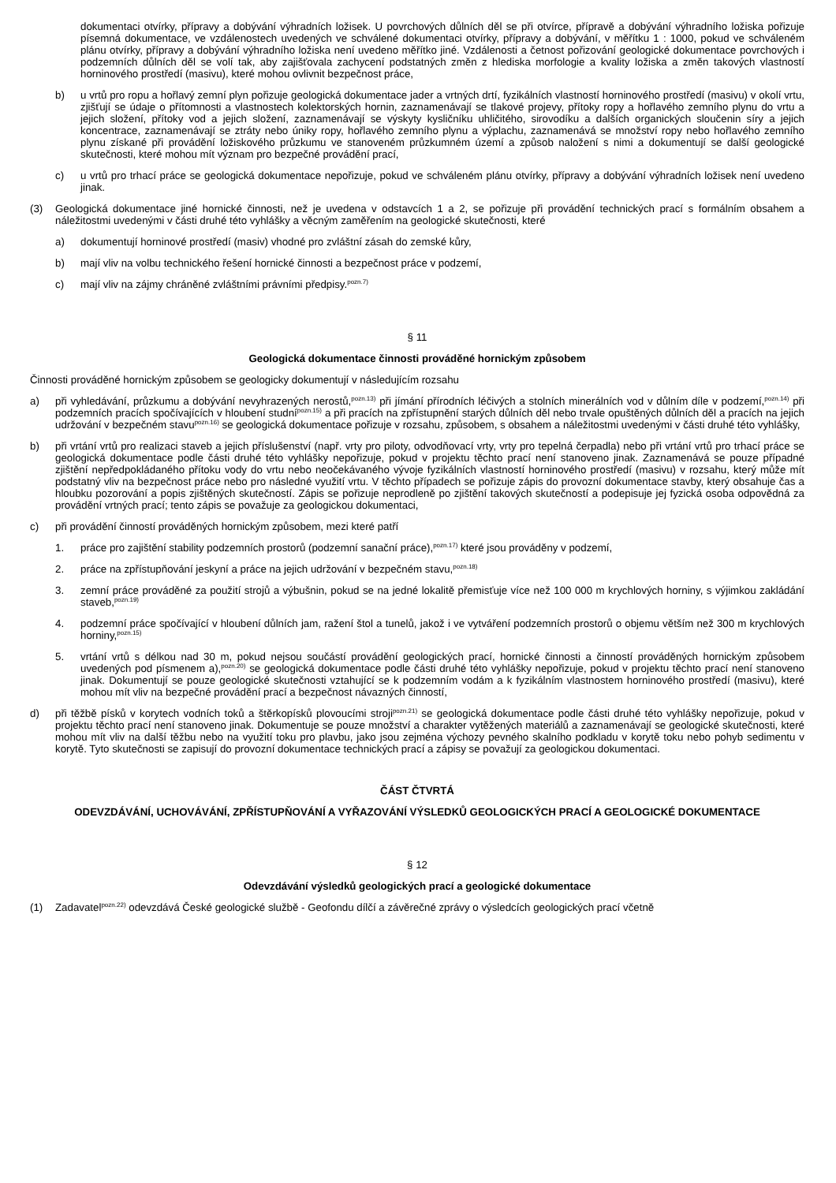dokumentaci otvírky, přípravy a dobývání výhradních ložisek. U povrchových důlních děl se při otvírce, přípravě a dobývání výhradního ložiska pořizuje písemná dokumentace, ve vzdálenostech uvedených ve schválené dokumentaci otvírky, přípravy a dobývání, v měřítku 1 : 1000, pokud ve schváleném plánu otvírky, přípravy a dobývání výhradního ložiska není uvedeno měřítko jiné. Vzdálenosti a četnost pořizování geologické dokumentace povrchových i podzemních důlních děl se volí tak, aby zajišťovala zachycení podstatných změn z hlediska morfologie a kvality ložiska a změn takových vlastností horninového prostředí (masivu), které mohou ovlivnit bezpečnost práce,
b) u vrtů pro ropu a hořlavý zemní plyn pořizuje geologická dokumentace jader a vrtných drtí, fyzikálních vlastností horninového prostředí (masivu) v okolí vrtu, zjišťují se údaje o přítomnosti a vlastnostech kolektorských hornin, zaznamenávají se tlakové projevy, přítoky ropy a hořlavého zemního plynu do vrtu a jejich složení, přítoky vod a jejich složení, zaznamenávají se výskyty kysličníku uhličitého, sirovodíku a dalších organických sloučenin síry a jejich koncentrace, zaznamenávají se ztráty nebo úniky ropy, hořlavého zemního plynu a výplachu, zaznamenává se množství ropy nebo hořlavého zemního plynu získané při provádění ložiskového průzkumu ve stanoveném průzkumném území a způsob naložení s nimi a dokumentují se další geologické skutečnosti, které mohou mít význam pro bezpečné provádění prací,
c) u vrtů pro trhací práce se geologická dokumentace nepořizuje, pokud ve schváleném plánu otvírky, přípravy a dobývání výhradních ložisek není uvedeno jinak.
(3) Geologická dokumentace jiné hornické činnosti, než je uvedena v odstavcích 1 a 2, se pořizuje při provádění technických prací s formálním obsahem a náležitostmi uvedenými v části druhé této vyhlášky a věcným zaměřením na geologické skutečnosti, které
a) dokumentují horninové prostředí (masiv) vhodné pro zvláštní zásah do zemské kůry,
b) mají vliv na volbu technického řešení hornické činnosti a bezpečnost práce v podzemí,
c) mají vliv na zájmy chráněné zvláštními právními předpisy.<sup>pozn.7)</sup>
§ 11
Geologická dokumentace činnosti prováděné hornickým způsobem
Činnosti prováděné hornickým způsobem se geologicky dokumentují v následujícím rozsahu
a) při vyhledávání, průzkumu a dobývání nevyhrazených nerostů,<sup>pozn.13)</sup> při jímání přírodních léčivých a stolních minerálních vod v důlním díle v podzemí,<sup>pozn.14)</sup> při podzemních pracích spočívajících v hloubení studní<sup>pozn.15)</sup> a při pracích na zpřístupnění starých důlních děl nebo trvale opuštěných důlních děl a pracích na jejich udržování v bezpečném stavu<sup>pozn.16)</sup> se geologická dokumentace pořizuje v rozsahu, způsobem, s obsahem a náležitostmi uvedenými v části druhé této vyhlášky,
b) při vrtání vrtů pro realizaci staveb a jejich příslušenství (např. vrty pro piloty, odvodňovací vrty, vrty pro tepelná čerpadla) nebo při vrtání vrtů pro trhací práce se geologická dokumentace podle části druhé této vyhlášky nepořizuje, pokud v projektu těchto prací není stanoveno jinak. Zaznamenává se pouze případné zjištění nepředpokládaného přítoku vody do vrtu nebo neočekávaného vývoje fyzikálních vlastností horninového prostředí (masivu) v rozsahu, který může mít podstatný vliv na bezpečnost práce nebo pro následné využití vrtu. V těchto případech se pořizuje zápis do provozní dokumentace stavby, který obsahuje čas a hloubku pozorování a popis zjištěných skutečností. Zápis se pořizuje neprodleně po zjištění takových skutečností a podepisuje jej fyzická osoba odpovědná za provádění vrtných prací; tento zápis se považuje za geologickou dokumentaci,
c) při provádění činností prováděných hornickým způsobem, mezi které patří
1. práce pro zajištění stability podzemních prostorů (podzemní sanační práce),<sup>pozn.17)</sup> které jsou prováděny v podzemí,
2. práce na zpřístupňování jeskyní a práce na jejich udržování v bezpečném stavu,<sup>pozn.18)</sup>
3. zemní práce prováděné za použití strojů a výbušnin, pokud se na jedné lokalitě přemisťuje více než 100 000 m krychlových horniny, s výjimkou zakládání staveb,<sup>pozn.19)</sup>
4. podzemní práce spočívající v hloubení důlních jam, ražení štol a tunelů, jakož i ve vytváření podzemních prostorů o objemu větším než 300 m krychlových horniny,<sup>pozn.15)</sup>
5. vrtání vrtů s délkou nad 30 m, pokud nejsou součástí provádění geologických prací, hornické činnosti a činností prováděných hornickým způsobem uvedených pod písmenem a),<sup>pozn.20)</sup> se geologická dokumentace podle části druhé této vyhlášky nepořizuje, pokud v projektu těchto prací není stanoveno jinak. Dokumentují se pouze geologické skutečnosti vztahující se k podzemním vodám a k fyzikálním vlastnostem horninového prostředí (masivu), které mohou mít vliv na bezpečné provádění prací a bezpečnost návazných činností,
d) při těžbě písků v korytech vodních toků a štěrkopísků plovoucími stroji<sup>pozn.21)</sup> se geologická dokumentace podle části druhé této vyhlášky nepořizuje, pokud v projektu těchto prací není stanoveno jinak. Dokumentuje se pouze množství a charakter vytěžených materiálů a zaznamenávají se geologické skutečnosti, které mohou mít vliv na další těžbu nebo na využití toku pro plavbu, jako jsou zejména výchozy pevného skalního podkladu v korytě toku nebo pohyb sedimentu v korytě. Tyto skutečnosti se zapisují do provozní dokumentace technických prací a zápisy se považují za geologickou dokumentaci.
ČÁST ČTVRTÁ
ODEVZDÁVÁNÍ, UCHOVÁVÁNÍ, ZPŘÍSTUPŇOVÁNÍ A VYŘAZOVÁNÍ VÝSLEDKŮ GEOLOGICKÝCH PRACÍ A GEOLOGICKÉ DOKUMENTACE
§ 12
Odevzdávání výsledků geologických prací a geologické dokumentace
(1) Zadavatel<sup>pozn.22)</sup> odevzdává České geologické službě - Geofondu dílčí a závěrečné zprávy o výsledcích geologických prací včetně